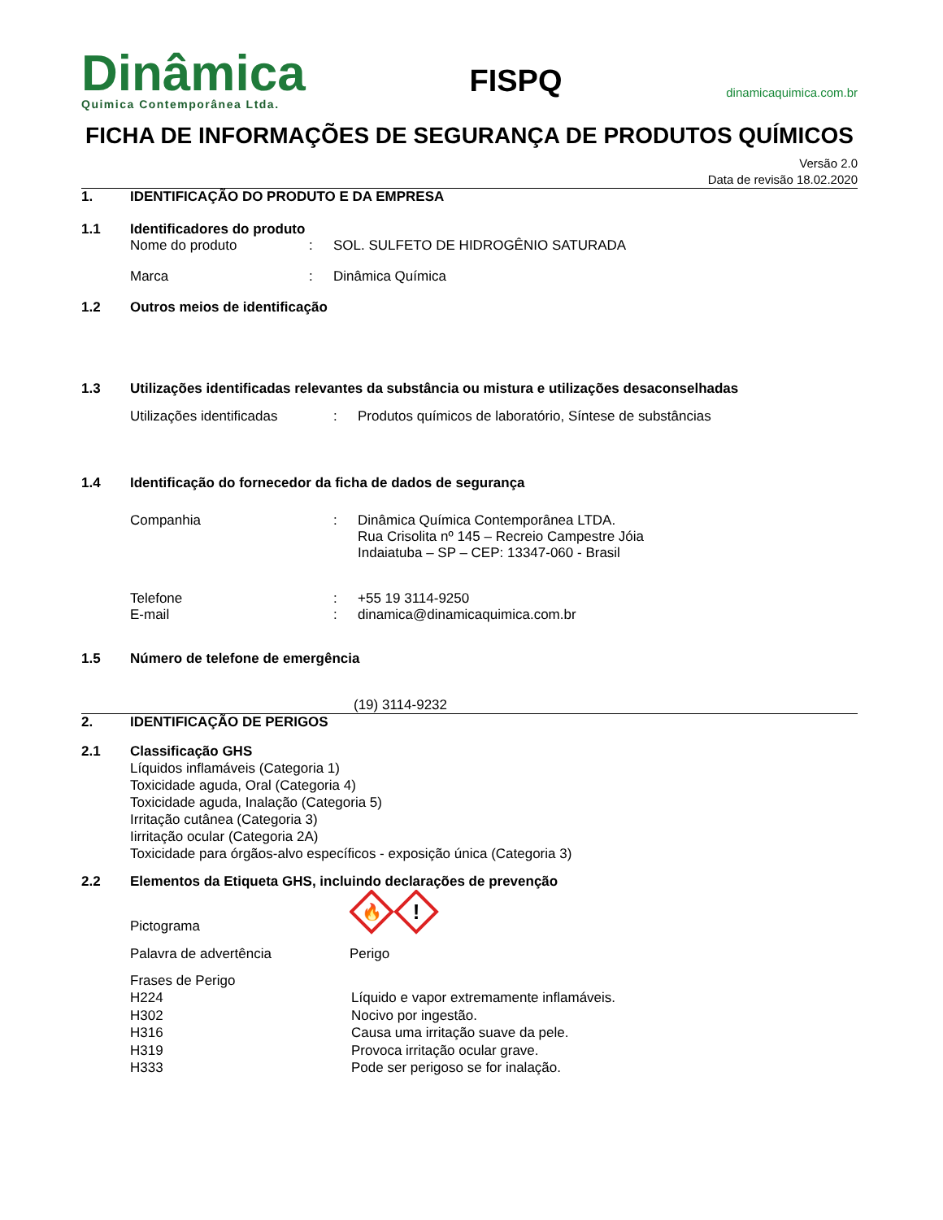Dinâmica
Quimica Contemporânea Ltda.
FISPQ
dinamicaquimica.com.br
FICHA DE INFORMAÇÕES DE SEGURANÇA DE PRODUTOS QUÍMICOS
Versão 2.0
Data de revisão 18.02.2020
1. IDENTIFICAÇÃO DO PRODUTO E DA EMPRESA
1.1 Identificadores do produto
Nome do produto: SOL. SULFETO DE HIDROGÊNIO SATURADA
Marca: Dinâmica Química
1.2 Outros meios de identificação
1.3 Utilizações identificadas relevantes da substância ou mistura e utilizações desaconselhadas
Utilizações identificadas: Produtos químicos de laboratório, Síntese de substâncias
1.4 Identificação do fornecedor da ficha de dados de segurança
Companhia: Dinâmica Química Contemporânea LTDA.
Rua Crisolita nº 145 – Recreio Campestre Jóia
Indaiatuba – SP – CEP: 13347-060 - Brasil
Telefone
E-mail:
: +55 19 3114-9250
dinamica@dinamicaquimica.com.br
1.5 Número de telefone de emergência
(19) 3114-9232
2. IDENTIFICAÇÃO DE PERIGOS
2.1 Classificação GHS
Líquidos inflamáveis (Categoria 1)
Toxicidade aguda, Oral (Categoria 4)
Toxicidade aguda, Inalação (Categoria 5)
Irritação cutânea (Categoria 3)
Iirritação ocular (Categoria 2A)
Toxicidade para órgãos-alvo específicos - exposição única (Categoria 3)
2.2 Elementos da Etiqueta GHS, incluindo declarações de prevenção
Pictograma
🔥
!
Palavra de advertência Perigo
Frases de Perigo
H224 Líquido e vapor extremamente inflamáveis.
H302 Nocivo por ingestão.
H316 Causa uma irritação suave da pele.
H319 Provoca irritação ocular grave.
H333 Pode ser perigoso se for inalação.